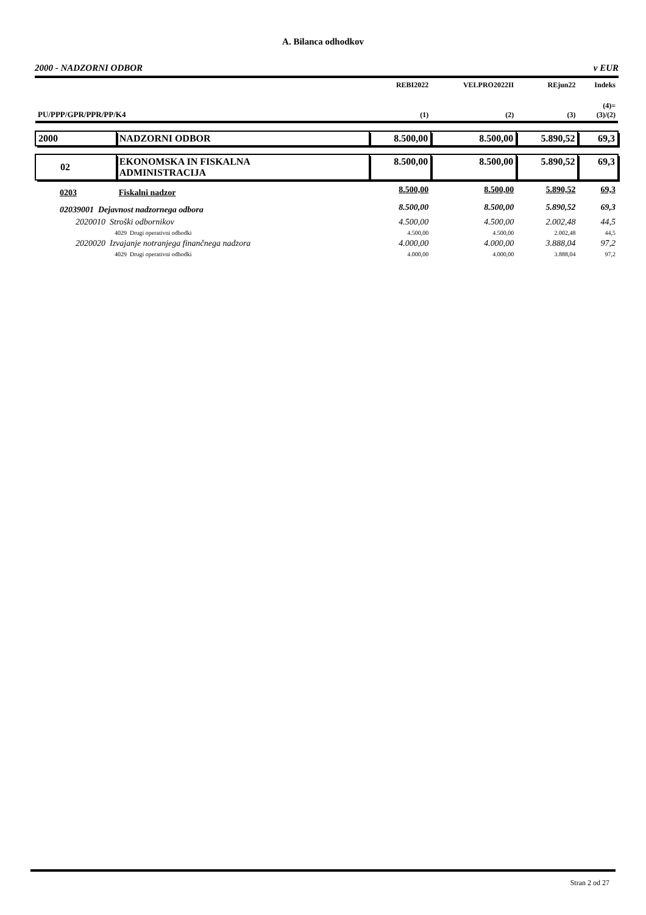A. Bilanca odhodkov
2000 - NADZORNI ODBOR v EUR
| | | REBI2022 | VELPRO2022II | REjun22 | Indeks |
| --- | --- | --- | --- | --- | --- |
| PU/PPP/GPR/PPR/PP/K4 | | (1) | (2) | (3) | (4)= (3)/(2) |
| 2000 | NADZORNI ODBOR | 8.500,00 | 8.500,00 | 5.890,52 | 69,3 |
| 02 | EKONOMSKA IN FISKALNA ADMINISTRACIJA | 8.500,00 | 8.500,00 | 5.890,52 | 69,3 |
| 0203 | Fiskalni nadzor | 8.500,00 | 8.500,00 | 5.890,52 | 69,3 |
| 02039001 Dejavnost nadzornega odbora | | 8.500,00 | 8.500,00 | 5.890,52 | 69,3 |
| 2020010 Stroški odbornikov | | 4.500,00 | 4.500,00 | 2.002,48 | 44,5 |
| 4029 Drugi operativni odhodki | | 4.500,00 | 4.500,00 | 2.002,48 | 44,5 |
| 2020020 Izvajanje notranjega finančnega nadzora | | 4.000,00 | 4.000,00 | 3.888,04 | 97,2 |
| 4029 Drugi operativni odhodki | | 4.000,00 | 4.000,00 | 3.888,04 | 97,2 |
Stran 2 od 27